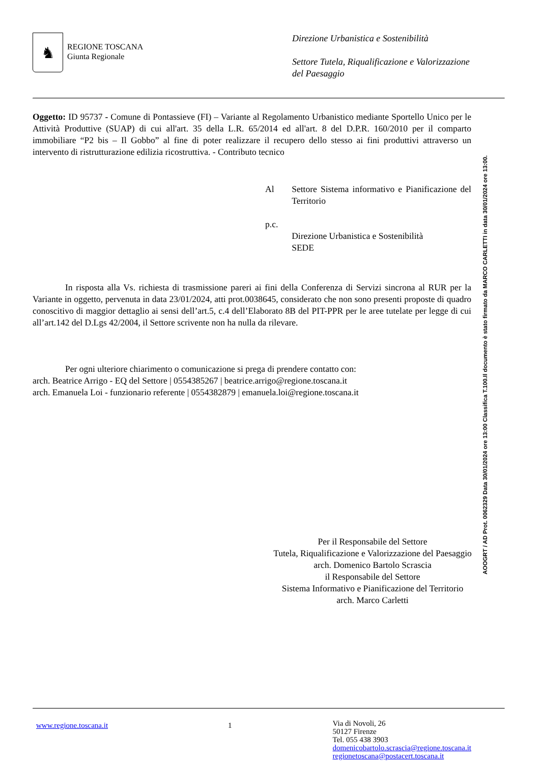♞
REGIONE TOSCANA
Giunta Regionale
Direzione Urbanistica e Sostenibilità
Settore Tutela, Riqualificazione e Valorizzazione del Paesaggio
Oggetto: ID 95737 - Comune di Pontassieve (FI) – Variante al Regolamento Urbanistico mediante Sportello Unico per le Attività Produttive (SUAP) di cui all'art. 35 della L.R. 65/2014 ed all'art. 8 del D.P.R. 160/2010 per il comparto immobiliare “P2 bis – Il Gobbo” al fine di poter realizzare il recupero dello stesso ai fini produttivi attraverso un intervento di ristrutturazione edilizia ricostruttiva. - Contributo tecnico
Al Settore Sistema informativo e Pianificazione del Territorio
p.c.
Direzione Urbanistica e Sostenibilità
SEDE
In risposta alla Vs. richiesta di trasmissione pareri ai fini della Conferenza di Servizi sincrona al RUR per la Variante in oggetto, pervenuta in data 23/01/2024, atti prot.0038645, considerato che non sono presenti proposte di quadro conoscitivo di maggior dettaglio ai sensi dell’art.5, c.4 dell’Elaborato 8B del PIT-PPR per le aree tutelate per legge di cui all’art.142 del D.Lgs 42/2004, il Settore scrivente non ha nulla da rilevare.
Per ogni ulteriore chiarimento o comunicazione si prega di prendere contatto con:
arch. Beatrice Arrigo - EQ del Settore | 0554385267 | beatrice.arrigo@regione.toscana.it
arch. Emanuela Loi - funzionario referente | 0554382879 | emanuela.loi@regione.toscana.it
Per il Responsabile del Settore
Tutela, Riqualificazione e Valorizzazione del Paesaggio
arch. Domenico Bartolo Scrascia
il Responsabile del Settore
Sistema Informativo e Pianificazione del Territorio
arch. Marco Carletti
www.regione.toscana.it 1
Via di Novoli, 26
50127 Firenze
Tel. 055 438 3903
domenicobartolo.scrascia@regione.toscana.it
regionetoscana@postacert.toscana.it
AOOGRT / AD Prot. 0062329 Data 30/01/2024 ore 13:00 Classifica T.100.Il documento è stato firmato da MARCO CARLETTI in data 30/01/2024 ore 13:00.